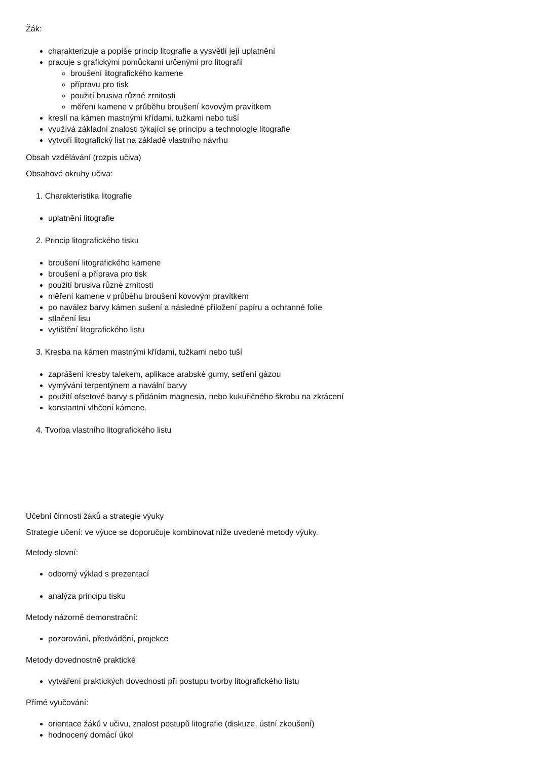Žák:
charakterizuje a popíše princip litografie a vysvětlí její uplatnění
pracuje s grafickými pomůckami určenými pro litografii
broušení litografického kamene
přípravu pro tisk
použití brusiva různé zrnitosti
měření kamene v průběhu broušení kovovým pravítkem
kreslí na kámen mastnými křídami, tužkami nebo tuší
využívá základní znalosti týkající se principu a technologie litografie
vytvoří litografický list na základě vlastního návrhu
Obsah vzdělávání (rozpis učiva)
Obsahové okruhy učiva:
1. Charakteristika litografie
uplatnění litografie
2. Princip litografického tisku
broušení litografického kamene
broušení a příprava pro tisk
použití brusiva různé zrnitosti
měření kamene v průběhu broušení kovovým pravítkem
po navález barvy kámen sušení a následné přiložení papíru a ochranné folie
stlačení lisu
vytištění litografického listu
3. Kresba na kámen mastnými křídami, tužkami nebo tuší
zaprášení kresby talekem, aplikace arabské gumy, setření gázou
vymývání terpentýnem a navální barvy
použití ofsetové barvy s přidáním magnesia, nebo kukuřičného škrobu na zkrácení
konstantní vlhčení kámene.
4. Tvorba vlastního litografického listu
Učební činnosti žáků a strategie výuky
Strategie učení: ve výuce se doporučuje kombinovat níže uvedené metody výuky.
Metody slovní:
odborný výklad s prezentací
analýza principu tisku
Metody názorně demonstrační:
pozorování, předvádění, projekce
Metody dovednostně praktické
vytváření praktických dovedností při postupu tvorby litografického listu
Přímé vyučování:
orientace žáků v učivu, znalost postupů litografie (diskuze, ústní zkoušení)
hodnocený domácí úkol